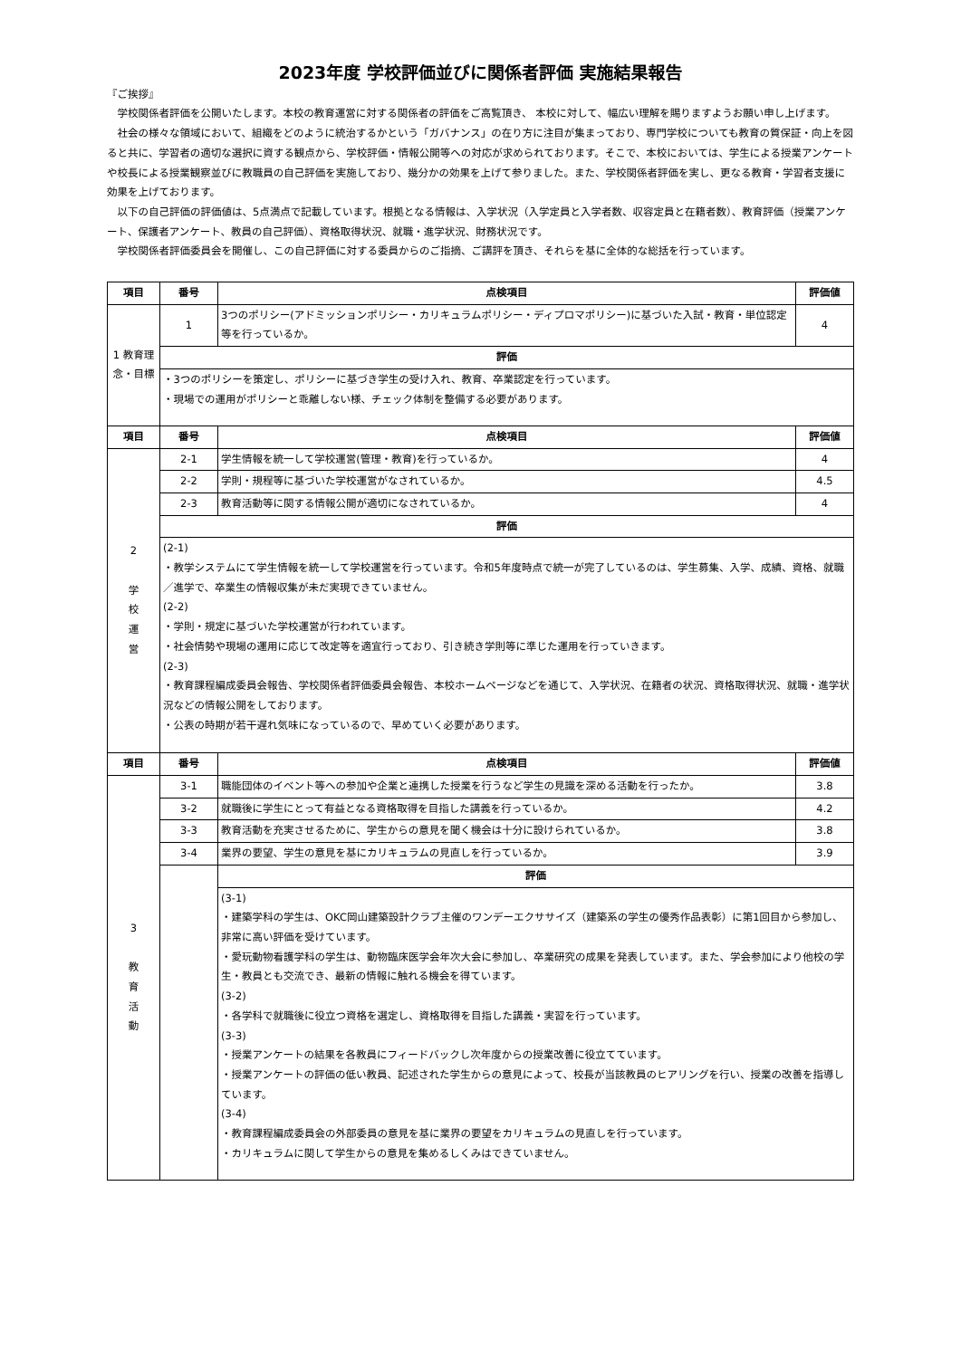2023年度 学校評価並びに関係者評価 実施結果報告
『ご挨拶』
　学校関係者評価を公開いたします。本校の教育運営に対する関係者の評価をご高覧頂き、 本校に対して、幅広い理解を賜りますようお願い申し上げます。
　社会の様々な領域において、組織をどのように統治するかという「ガバナンス」の在り方に注目が集まっており、専門学校についても教育の質保証・向上を図ると共に、学習者の適切な選択に資する観点から、学校評価・情報公開等への対応が求められております。そこで、本校においては、学生による授業アンケートや校長による授業観察並びに教職員の自己評価を実施しており、幾分かの効果を上げて参りました。また、学校関係者評価を実し、更なる教育・学習者支援に効果を上げております。
　以下の自己評価の評価値は、5点満点で記載しています。根拠となる情報は、入学状況（入学定員と入学者数、収容定員と在籍者数）、教育評価（授業アンケート、保護者アンケート、教員の自己評価）、資格取得状況、就職・進学状況、財務状況です。
　学校関係者評価委員会を開催し、この自己評価に対する委員からのご指摘、ご講評を頂き、それらを基に全体的な総括を行っています。
| 項目 | 番号 | 点検項目 | 評価値 |
| --- | --- | --- | --- |
| 1 教育理念・目標 | 1 | 3つのポリシー(アドミッションポリシー・カリキュラムポリシー・ディプロマポリシー)に基づいた入試・教育・単位認定等を行っているか。 | 4 |
| | 評価 | | |
| | ・3つのポリシーを策定し、ポリシーに基づき学生の受け入れ、教育、卒業認定を行っています。 ・現場での運用がポリシーと乖離しない様、チェック体制を整備する必要があります。 | | |
| 項目 | 番号 | 点検項目 | 評価値 |
| 2 学 校 運 営 | 2-1 | 学生情報を統一して学校運営(管理・教育)を行っているか。 | 4 |
| | 2-2 | 学則・規程等に基づいた学校運営がなされているか。 | 4.5 |
| | 2-3 | 教育活動等に関する情報公開が適切になされているか。 | 4 |
| | 評価 | | |
| | (2-1) ・教学システムにて学生情報を統一して学校運営を行っています。令和5年度時点で統一が完了しているのは、学生募集、入学、成績、資格、就職／進学で、卒業生の情報収集が未だ実現できていません。 (2-2) ・学則・規定に基づいた学校運営が行われています。 ・社会情勢や現場の運用に応じて改定等を適宜行っており、引き続き学則等に準じた運用を行っていきます。 (2-3) ・教育課程編成委員会報告、学校関係者評価委員会報告、本校ホームページなどを通じて、入学状況、在籍者の状況、資格取得状況、就職・進学状況などの情報公開をしております。 ・公表の時期が若干遅れ気味になっているので、早めていく必要があります。 | | |
| 項目 | 番号 | 点検項目 | 評価値 |
| 3 教 育 活 動 | 3-1 | 職能団体のイベント等への参加や企業と連携した授業を行うなど学生の見識を深める活動を行ったか。 | 3.8 |
| | 3-2 | 就職後に学生にとって有益となる資格取得を目指した講義を行っているか。 | 4.2 |
| | 3-3 | 教育活動を充実させるために、学生からの意見を聞く機会は十分に設けられているか。 | 3.8 |
| | 3-4 | 業界の要望、学生の意見を基にカリキュラムの見直しを行っているか。 | 3.9 |
| | | 評価 | |
| | | (3-1) ・建築学科の学生は、OKC岡山建築設計クラブ主催のワンデーエクササイズ（建築系の学生の優秀作品表彰）に第1回目から参加し、非常に高い評価を受けています。 ・愛玩動物看護学科の学生は、動物臨床医学会年次大会に参加し、卒業研究の成果を発表しています。また、学会参加により他校の学生・教員とも交流でき、最新の情報に触れる機会を得ています。 (3-2) ・各学科で就職後に役立つ資格を選定し、資格取得を目指した講義・実習を行っています。 (3-3) ・授業アンケートの結果を各教員にフィードバックし次年度からの授業改善に役立てています。 ・授業アンケートの評価の低い教員、記述された学生からの意見によって、校長が当該教員のヒアリングを行い、授業の改善を指導しています。 (3-4) ・教育課程編成委員会の外部委員の意見を基に業界の要望をカリキュラムの見直しを行っています。 ・カリキュラムに関して学生からの意見を集めるしくみはできていません。 | |